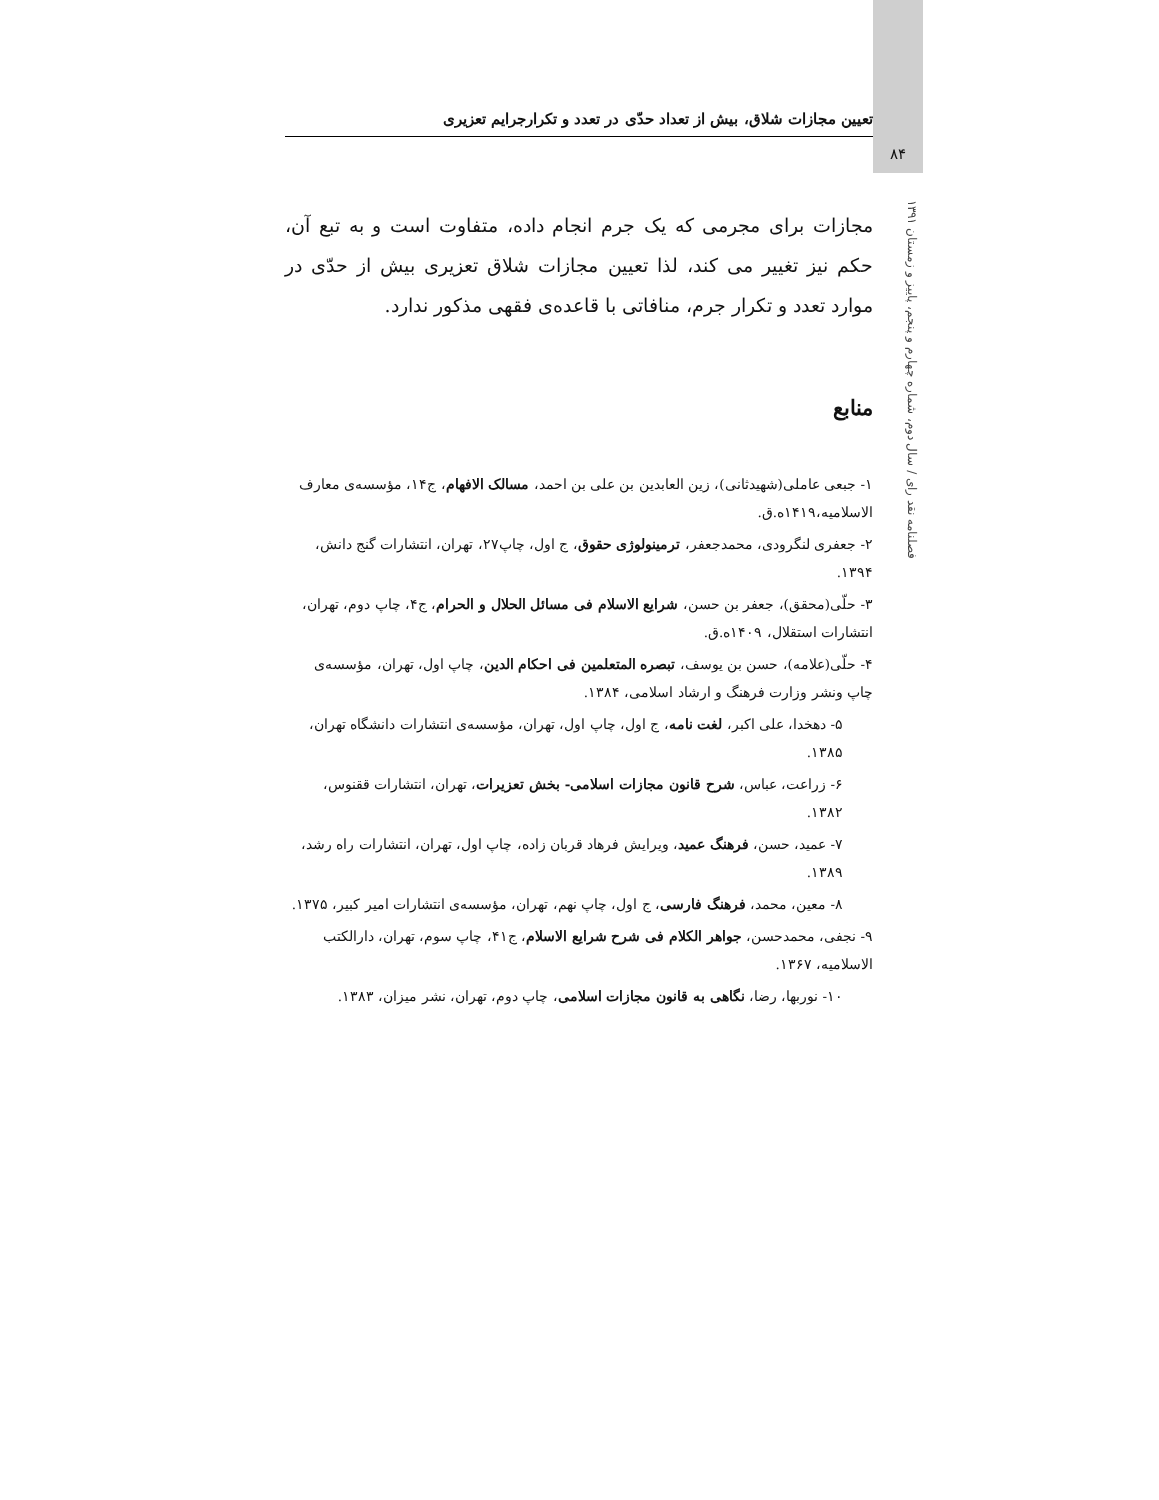تعیین مجازات شلاق، بیش از تعداد حدّی در تعدد و تکرارجرایم تعزیری
۸۴
فصلنامه نقد رای / سال دوم، شماره چهارم و پنجم، پاییز و زمستان ۱۳۹۱
مجازات برای مجرمی که یک جرم انجام داده، متفاوت است و به تبع آن، حکم نیز تغییر می کند، لذا تعیین مجازات شلاق تعزیری بیش از حدّی در موارد تعدد و تکرار جرم، منافاتی با قاعده‌ی فقهی مذکور ندارد.
منابع
۱- جبعی عاملی(شهیدثانی)، زین العابدین بن علی بن احمد، مسالک الافهام، ج۱۴، مؤسسه‌ی معارف الاسلامیه،۱۴۱۹ه.ق.
۲- جعفری لنگرودی، محمدجعفر، ترمینولوژی حقوق، ج اول، چاپ۲۷، تهران، انتشارات گنج دانش، ۱۳۹۴.
۳- حلّی(محقق)، جعفر بن حسن، شرایع الاسلام فی مسائل الحلال و الحرام، ج۴، چاپ دوم، تهران، انتشارات استقلال، ۱۴۰۹ه.ق.
۴- حلّی(علامه)، حسن بن یوسف، تبصره المتعلمین فی احکام الدین، چاپ اول، تهران، مؤسسه‌ی چاپ ونشر وزارت فرهنگ و ارشاد اسلامی، ۱۳۸۴.
۵- دهخدا، علی اکبر، لغت نامه، ج اول، چاپ اول، تهران، مؤسسه‌ی انتشارات دانشگاه تهران، ۱۳۸۵.
۶- زراعت، عباس، شرح قانون مجازات اسلامی- بخش تعزیرات، تهران، انتشارات ققنوس، ۱۳۸۲.
۷- عمید، حسن، فرهنگ عمید، ویرایش فرهاد قربان زاده، چاپ اول، تهران، انتشارات راه رشد، ۱۳۸۹.
۸- معین، محمد، فرهنگ فارسی، ج اول، چاپ نهم، تهران، مؤسسه‌ی انتشارات امیر کبیر، ۱۳۷۵.
۹- نجفی، محمدحسن، جواهر الکلام فی شرح شرایع الاسلام، ج۴۱، چاپ سوم، تهران، دارالکتب الاسلامیه، ۱۳۶۷.
۱۰- نوربها، رضا، نگاهی به قانون مجازات اسلامی، چاپ دوم، تهران، نشر میزان، ۱۳۸۳.